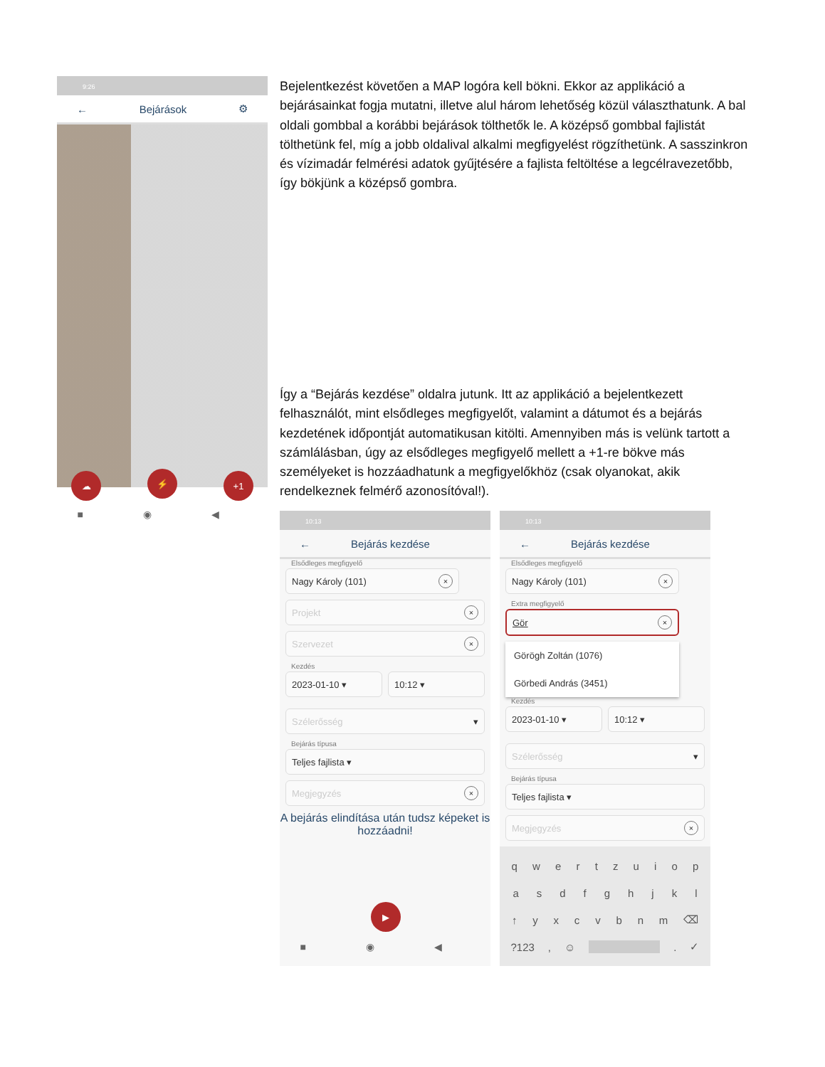9:26
← Bejárások ⚙
☁ ⚡ +1
■ ◉ ◀
Bejelentkezést követően a MAP logóra kell bökni. Ekkor az applikáció a bejárásainkat fogja mutatni, illetve alul három lehetőség közül választhatunk. A bal oldali gombbal a korábbi bejárások tölthetők le. A középső gombbal fajlistát tölthetünk fel, míg a jobb oldalival alkalmi megfigyelést rögzíthetünk. A sasszinkron és vízimadár felmérési adatok gyűjtésére a fajlista feltöltése a legcélravezetőbb, így bökjünk a középső gombra.
Így a “Bejárás kezdése” oldalra jutunk. Itt az applikáció a bejelentkezett felhasználót, mint elsődleges megfigyelőt, valamint a dátumot és a bejárás kezdetének időpontját automatikusan kitölti. Amennyiben más is velünk tartott a számlálásban, úgy az elsődleges megfigyelő mellett a +1-re bökve más személyeket is hozzáadhatunk a megfigyelőkhöz (csak olyanokat, akik rendelkeznek felmérő azonosítóval!).
10:13
← Bejárás kezdése
Elsődleges megfigyelő
Nagy Károly (101) ×
Projekt ×
Szervezet ×
Kezdés
2023-01-10 ▾ 10:12 ▾
Szélerősség ▾
Bejárás típusa
Teljes fajlista ▾
Megjegyzés ×
A bejárás elindítása után tudsz képeket is hozzáadni!
▶
■ ◉ ◀
10:13
← Bejárás kezdése
Elsődleges megfigyelő
Nagy Károly (101) ×
Extra megfigyelő
Gör ×
Görögh Zoltán (1076)
Görbedi András (3451)
Kezdés
2023-01-10 ▾ 10:12 ▾
Szélerősség ▾
Bejárás típusa
Teljes fajlista ▾
Megjegyzés ×
qwertzuiop
asdfghjkl
↑ yxcvbnm ⌫
?123, ☺ . ✓
■ ◉ ◀